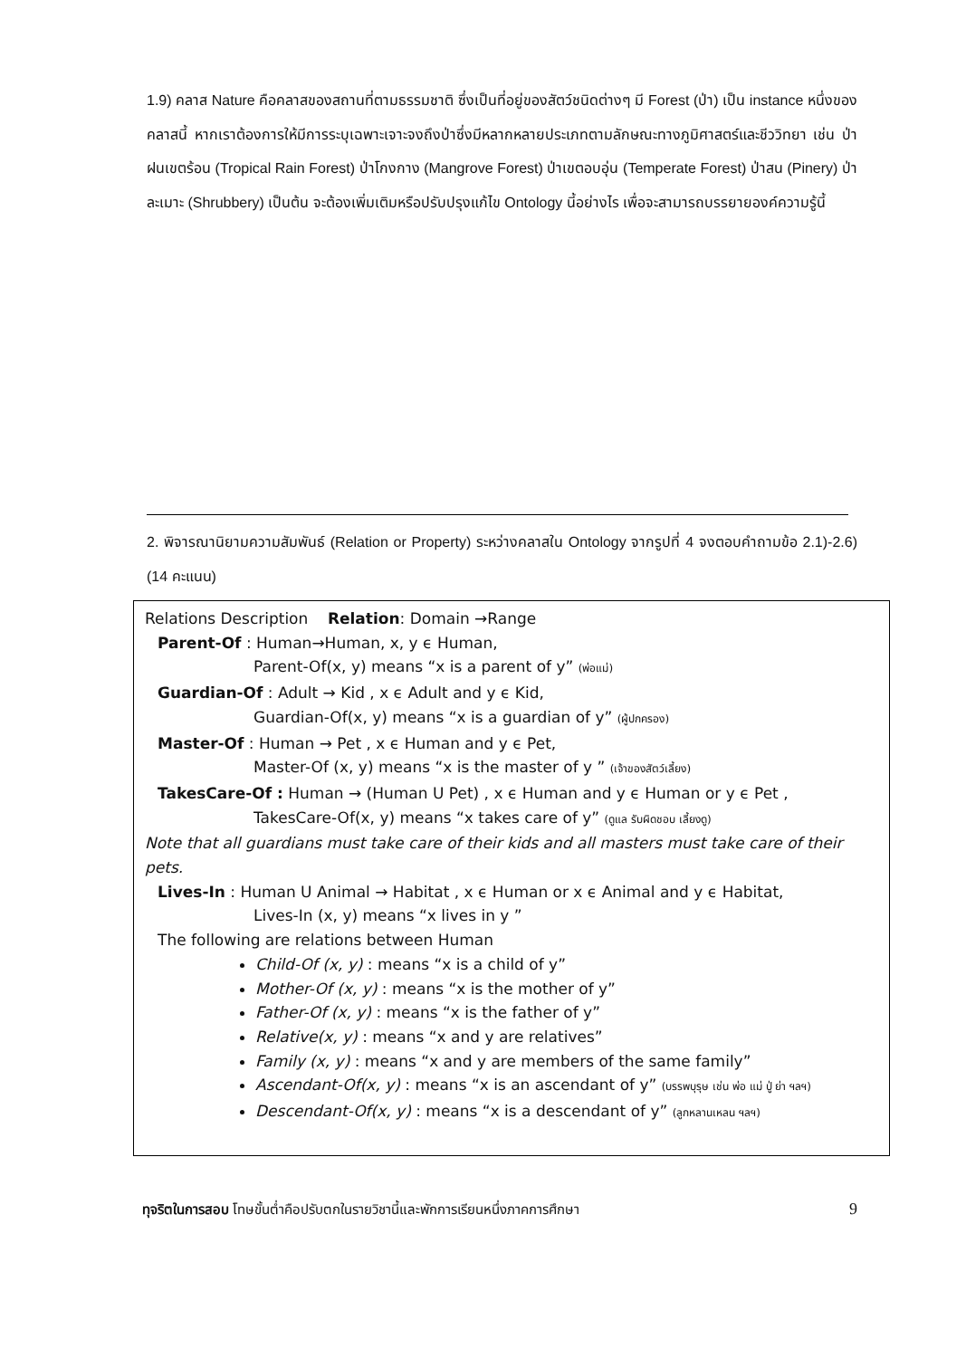1.9) คลาส Nature คือคลาสของสถานที่ตามธรรมชาติ ซึ่งเป็นที่อยู่ของสัตว์ชนิดต่างๆ มี Forest (ป่า) เป็น instance หนึ่งของคลาสนี้ หากเราต้องการให้มีการระบุเฉพาะเจาะจงถึงป่าซึ่งมีหลากหลายประเภทตามลักษณะทางภูมิศาสตร์และชีววิทยา เช่น ป่าฝนเขตร้อน (Tropical Rain Forest) ป่าโกงกาง (Mangrove Forest) ป่าเขตอบอุ่น (Temperate Forest) ป่าสน (Pinery) ป่าละเมาะ (Shrubbery) เป็นต้น จะต้องเพิ่มเติมหรือปรับปรุงแก้ไข Ontology นี้อย่างไร เพื่อจะสามารถบรรยายองค์ความรู้นี้
2. พิจารณานิยามความสัมพันธ์ (Relation or Property) ระหว่างคลาสใน Ontology จากรูปที่ 4 จงตอบคำถามข้อ 2.1)-2.6) (14 คะแนน)
Relations Description Relation: Domain →Range
Parent-Of : Human→Human, x, y ϵ Human,
Parent-Of(x, y) means “x is a parent of y” (พ่อแม่)
Guardian-Of : Adult → Kid , x ϵ Adult and y ϵ Kid,
Guardian-Of(x, y) means “x is a guardian of y” (ผู้ปกครอง)
Master-Of : Human → Pet , x ϵ Human and y ϵ Pet,
Master-Of (x, y) means “x is the master of y ” (เจ้าของสัตว์เลี้ยง)
TakesCare-Of : Human → (Human U Pet) , x ϵ Human and y ϵ Human or y ϵ Pet ,
TakesCare-Of(x, y) means “x takes care of y” (ดูแล รับผิดชอบ เลี้ยงดู)
Note that all guardians must take care of their kids and all masters must take care of their pets.
Lives-In : Human U Animal → Habitat , x ϵ Human or x ϵ Animal and y ϵ Habitat,
Lives-In (x, y) means “x lives in y ”
The following are relations between Human
Child-Of (x, y) : means “x is a child of y”
Mother-Of (x, y) : means “x is the mother of y”
Father-Of (x, y) : means “x is the father of y”
Relative(x, y) : means “x and y are relatives”
Family (x, y) : means “x and y are members of the same family”
Ascendant-Of(x, y) : means “x is an ascendant of y” (บรรพบุรุษ เช่น พ่อ แม่ ปู่ ย่า ฯลฯ)
Descendant-Of(x, y) : means “x is a descendant of y” (ลูกหลานเหลน ฯลฯ)
ทุจริตในการสอบ โทษขั้นต่ำคือปรับตกในรายวิชานี้และพักการเรียนหนึ่งภาคการศึกษา 9